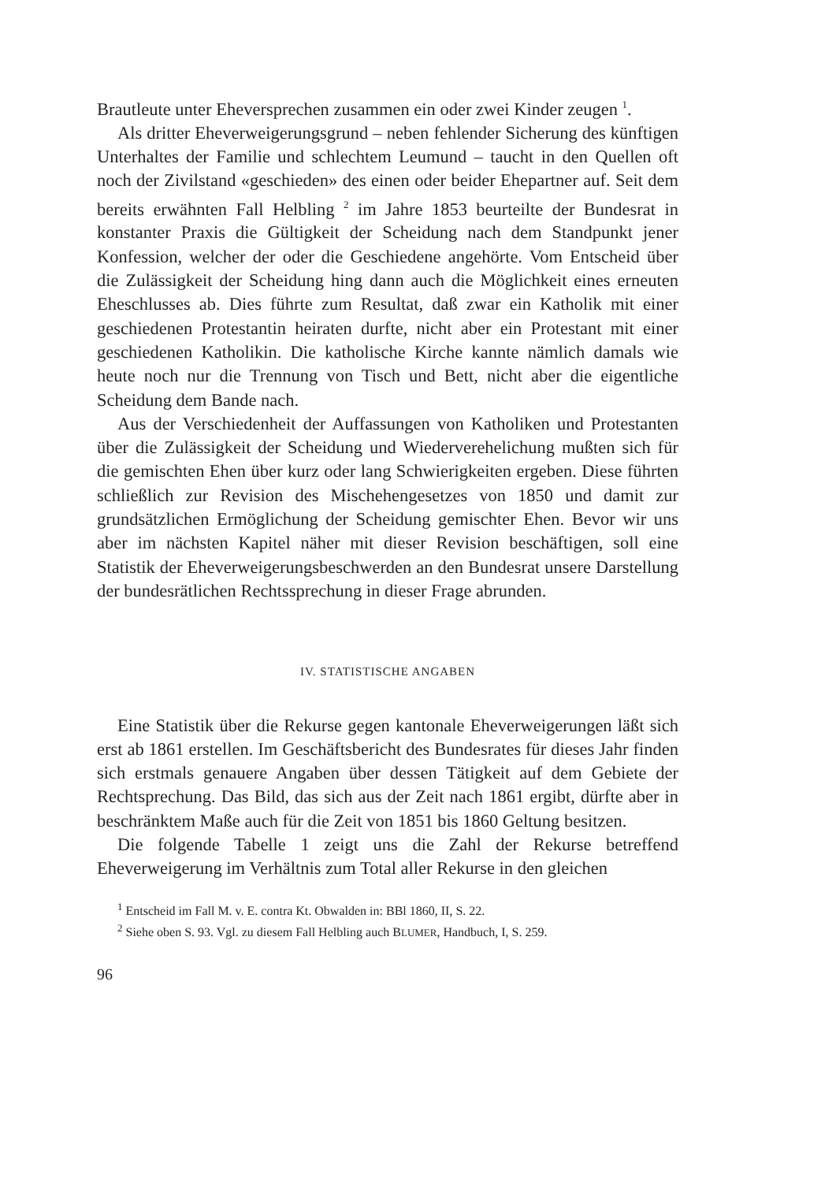Brautleute unter Eheversprechen zusammen ein oder zwei Kinder zeugen <sup>1</sup>.
Als dritter Eheverweigerungsgrund – neben fehlender Sicherung des künftigen Unterhaltes der Familie und schlechtem Leumund – taucht in den Quellen oft noch der Zivilstand «geschieden» des einen oder beider Ehepartner auf. Seit dem bereits erwähnten Fall Helbling <sup>2</sup> im Jahre 1853 beurteilte der Bundesrat in konstanter Praxis die Gültigkeit der Scheidung nach dem Standpunkt jener Konfession, welcher der oder die Geschiedene angehörte. Vom Entscheid über die Zulässigkeit der Scheidung hing dann auch die Möglichkeit eines erneuten Eheschlusses ab. Dies führte zum Resultat, daß zwar ein Katholik mit einer geschiedenen Protestantin heiraten durfte, nicht aber ein Protestant mit einer geschiedenen Katholikin. Die katholische Kirche kannte nämlich damals wie heute noch nur die Trennung von Tisch und Bett, nicht aber die eigentliche Scheidung dem Bande nach.
Aus der Verschiedenheit der Auffassungen von Katholiken und Protestanten über die Zulässigkeit der Scheidung und Wiederverehelichung mußten sich für die gemischten Ehen über kurz oder lang Schwierigkeiten ergeben. Diese führten schließlich zur Revision des Mischehengesetzes von 1850 und damit zur grundsätzlichen Ermöglichung der Scheidung gemischter Ehen. Bevor wir uns aber im nächsten Kapitel näher mit dieser Revision beschäftigen, soll eine Statistik der Eheverweigerungsbeschwerden an den Bundesrat unsere Darstellung der bundesrätlichen Rechtssprechung in dieser Frage abrunden.
IV. STATISTISCHE ANGABEN
Eine Statistik über die Rekurse gegen kantonale Eheverweigerungen läßt sich erst ab 1861 erstellen. Im Geschäftsbericht des Bundesrates für dieses Jahr finden sich erstmals genauere Angaben über dessen Tätigkeit auf dem Gebiete der Rechtsprechung. Das Bild, das sich aus der Zeit nach 1861 ergibt, dürfte aber in beschränktem Maße auch für die Zeit von 1851 bis 1860 Geltung besitzen.
Die folgende Tabelle 1 zeigt uns die Zahl der Rekurse betreffend Eheverweigerung im Verhältnis zum Total aller Rekurse in den gleichen
<sup>1</sup> Entscheid im Fall M. v. E. contra Kt. Obwalden in: BBl 1860, II, S. 22.
<sup>2</sup> Siehe oben S. 93. Vgl. zu diesem Fall Helbling auch BLUMER, Handbuch, I, S. 259.
96